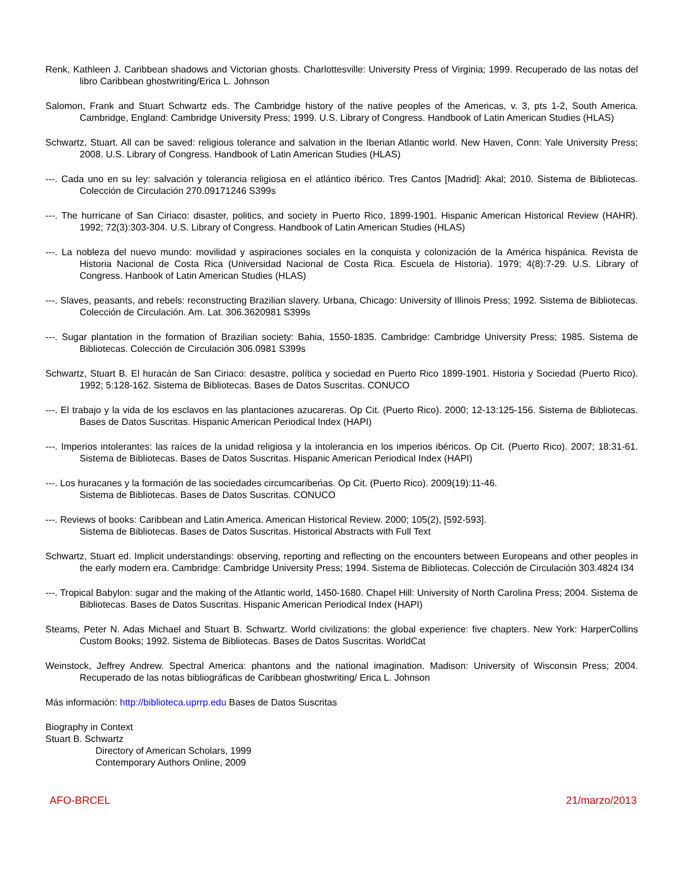Renk, Kathleen J. Caribbean shadows and Victorian ghosts. Charlottesville: University Press of Virginia; 1999. Recuperado de las notas del libro Caribbean ghostwriting/Erica L. Johnson
Salomon, Frank and Stuart Schwartz eds. The Cambridge history of the native peoples of the Americas, v. 3, pts 1-2, South America. Cambridge, England: Cambridge University Press; 1999. U.S. Library of Congress. Handbook of Latin American Studies (HLAS)
Schwartz, Stuart. All can be saved: religious tolerance and salvation in the Iberian Atlantic world. New Haven, Conn: Yale University Press; 2008. U.S. Library of Congress. Handbook of Latin American Studies (HLAS)
---. Cada uno en su ley: salvación y tolerancia religiosa en el atlántico ibérico. Tres Cantos [Madrid]: Akal; 2010. Sistema de Bibliotecas. Colección de Circulación 270.09171246 S399s
---. The hurricane of San Ciriaco: disaster, politics, and society in Puerto Rico, 1899-1901. Hispanic American Historical Review (HAHR). 1992; 72(3):303-304. U.S. Library of Congress. Handbook of Latin American Studies (HLAS)
---. La nobleza del nuevo mundo: movilidad y aspiraciones sociales en la conquista y colonización de la América hispánica. Revista de Historia Nacional de Costa Rica (Universidad Nacional de Costa Rica. Escuela de Historia). 1979; 4(8):7-29. U.S. Library of Congress. Hanbook of Latin American Studies (HLAS)
---. Slaves, peasants, and rebels: reconstructing Brazilian slavery. Urbana, Chicago: University of Illinois Press; 1992. Sistema de Bibliotecas. Colección de Circulación. Am. Lat. 306.3620981 S399s
---. Sugar plantation in the formation of Brazilian society: Bahia, 1550-1835. Cambridge: Cambridge University Press; 1985. Sistema de Bibliotecas. Colección de Circulación 306.0981 S399s
Schwartz, Stuart B. El huracán de San Ciriaco: desastre, política y sociedad en Puerto Rico 1899-1901. Historia y Sociedad (Puerto Rico). 1992; 5:128-162. Sistema de Bibliotecas. Bases de Datos Suscritas. CONUCO
---. El trabajo y la vida de los esclavos en las plantaciones azucareras. Op Cit. (Puerto Rico). 2000; 12-13:125-156. Sistema de Bibliotecas. Bases de Datos Suscritas. Hispanic American Periodical Index (HAPI)
---. Imperios intolerantes: las raíces de la unidad religiosa y la intolerancia en los imperios ibéricos. Op Cit. (Puerto Rico). 2007; 18:31-61. Sistema de Bibliotecas. Bases de Datos Suscritas. Hispanic American Periodical Index (HAPI)
---. Los huracanes y la formación de las sociedades circumcaribeńas. Op Cit. (Puerto Rico). 2009(19):11-46.
Sistema de Bibliotecas. Bases de Datos Suscritas. CONUCO
---. Reviews of books: Caribbean and Latin America. American Historical Review. 2000; 105(2), [592-593].
Sistema de Bibliotecas. Bases de Datos Suscritas. Historical Abstracts with Full Text
Schwartz, Stuart ed. Implicit understandings: observing, reporting and reflecting on the encounters between Europeans and other peoples in the early modern era. Cambridge: Cambridge University Press; 1994. Sistema de Bibliotecas. Colección de Circulación 303.4824 I34
---. Tropical Babylon: sugar and the making of the Atlantic world, 1450-1680. Chapel Hill: University of North Carolina Press; 2004. Sistema de Bibliotecas. Bases de Datos Suscritas. Hispanic American Periodical Index (HAPI)
Steams, Peter N. Adas Michael and Stuart B. Schwartz. World civilizations: the global experience: five chapters. New York: HarperCollins Custom Books; 1992. Sistema de Bibliotecas. Bases de Datos Suscritas. WorldCat
Weinstock, Jeffrey Andrew. Spectral America: phantons and the national imagination. Madison: University of Wisconsin Press; 2004. Recuperado de las notas bibliográficas de Caribbean ghostwriting/ Erica L. Johnson
Más información: http://biblioteca.uprrp.edu Bases de Datos Suscritas
Biography in Context
Stuart B. Schwartz
Directory of American Scholars, 1999
Contemporary Authors Online, 2009
AFO-BRCEL 21/marzo/2013